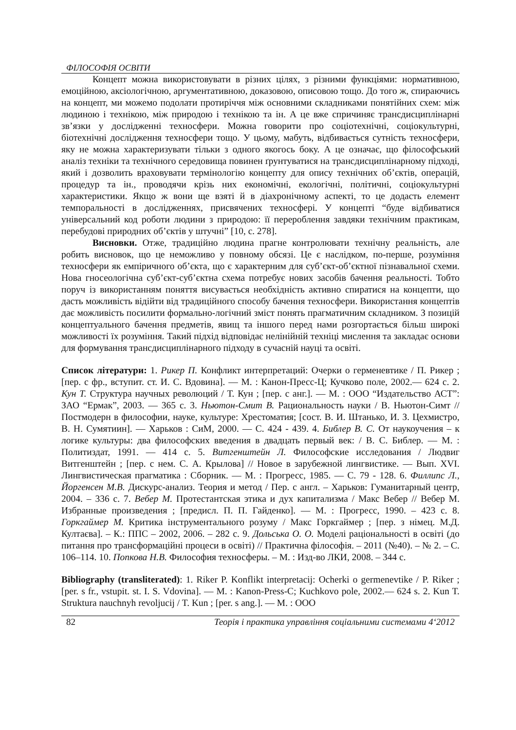ФІЛОСОФІЯ ОСВІТИ
Концепт можна використовувати в різних цілях, з різними функціями: нормативною, емоційною, аксіологічною, аргументативною, доказовою, описовою тощо. До того ж, спираючись на концепт, ми можемо подолати протиріччя між основними складниками понятійних схем: між людиною і технікою, між природою і технікою та ін. А це вже спричиняє трансдисциплінарні зв’язки у дослідженні техносфери. Можна говорити про соціотехнічні, соціокультурні, біотехнічні дослідження техносфери тощо. У цьому, мабуть, відбивається сутність техносфери, яку не можна характеризувати тільки з одного якогось боку. А це означає, що філософський аналіз техніки та технічного середовища повинен ґрунтуватися на трансдисциплінарному підході, який і дозволить враховувати термінологію концепту для опису технічних об’єктів, операцій, процедур та ін., проводячи крізь них економічні, екологічні, політичні, соціокультурні характеристики. Якщо ж вони ще взяті й в діахронічному аспекті, то це додасть елемент темпоральності в дослідженнях, присвячених техносфері. У концепті “буде відбиватися універсальний код роботи людини з природою: її перероблення завдяки технічним практикам, перебудові природних об’єктів у штучні” [10, с. 278].
Висновки. Отже, традиційно людина прагне контролювати технічну реальність, але робить висновок, що це неможливо у повному обсязі. Це є наслідком, по-перше, розуміння техносфери як емпіричного об’єкта, що є характерним для суб’єкт-об’єктної пізнавальної схеми. Нова гносеологічна суб’єкт-суб’єктна схема потребує нових засобів бачення реальності. Тобто поруч із використанням поняття висувається необхідність активно спиратися на концепти, що дасть можливість відійти від традиційного способу бачення техносфери. Використання концептів дає можливість посилити формально-логічний зміст понять прагматичним складником. З позицій концептуального бачення предметів, явищ та іншого перед нами розгортається більш широкі можливості їх розуміння. Такий підхід відповідає нелінійній техніці мислення та закладає основи для формування трансдисциплінарного підходу в сучасній науці та освіті.
Список літератури: 1. Рикер П. Конфликт интерпретаций: Очерки о герменевтике / П. Рикер ; [пер. с фр., вступит. ст. И. С. Вдовина]. — М. : Канон-Пресс-Ц; Кучково поле, 2002.— 624 с. 2. Кун Т. Структура научных революций / Т. Кун ; [пер. с анг.]. — М. : ООО “Издательство АСТ”: ЗАО “Ермак”, 2003. — 365 с. 3. Ньютон-Смит В. Рациональность науки / В. Ньютон-Симт // Постмодерн в философии, науке, культуре: Хрестоматия; [сост. В. И. Штанько, И. З. Цехмистро, В. Н. Сумятиин]. — Харьков : СиМ, 2000. — С. 424 - 439. 4. Библер В. С. От наукоучения – к логике культуры: два философских введения в двадцать первый век: / В. С. Библер. — М. : Политиздат, 1991. — 414 с. 5. Витгенштейн Л. Философские исследования / Людвиг Витгенштейн ; [пер. с нем. С. А. Крылова] // Новое в зарубежной лингвистике. — Вып. XVI. Лингвистическая прагматика : Сборник. — М. : Прогресс, 1985. — С. 79 - 128. 6. Филлипс Л., Йоргенсен М.В. Дискурс-анализ. Теория и метод / Пер. с англ. – Харьков: Гуманитарный центр, 2004. – 336 с. 7. Вебер М. Протестантская этика и дух капитализма / Макс Вебер // Вебер М. Избранные произведения ; [предисл. П. П. Гайденко]. — М. : Прогресс, 1990. – 423 с. 8. Горкгаймер М. Критика інструментального розуму / Макс Горкгаймер ; [пер. з німец. М.Д. Култаєва]. – К.: ППС – 2002, 2006. – 282 с. 9. Дольська О. О. Моделі раціональності в освіті (до питання про трансформаційні процеси в освіті) // Практична філософія. – 2011 (№40). – № 2. – С. 106–114. 10. Попкова Н.В. Философия техносферы. – М. : Изд-во ЛКИ, 2008. – 344 с.
Bibliography (transliterated): 1. Riker P. Konflikt interpretacij: Ocherki o germenevtike / P. Riker ; [per. s fr., vstupit. st. I. S. Vdovina]. — M. : Kanon-Press-C; Kuchkovo pole, 2002.— 624 s. 2. Kun T. Struktura nauchnyh revoljucij / T. Kun ; [per. s ang.]. — M. : OOO
82 Теорія і практика управління соціальними системами 4‘2012